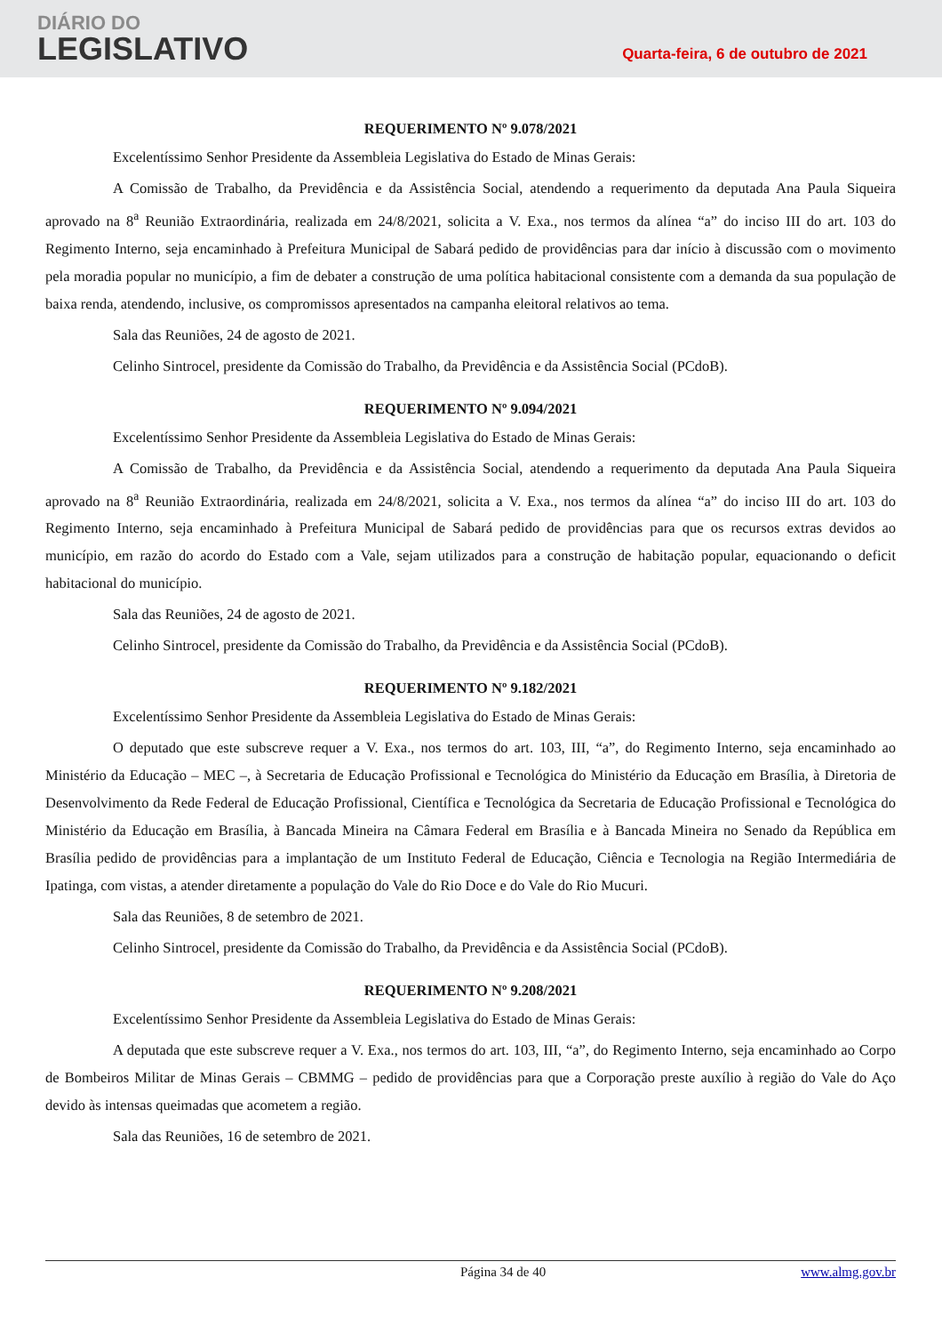DIÁRIO DO
LEGISLATIVO
Quarta-feira, 6 de outubro de 2021
REQUERIMENTO Nº 9.078/2021
Excelentíssimo Senhor Presidente da Assembleia Legislativa do Estado de Minas Gerais:
A Comissão de Trabalho, da Previdência e da Assistência Social, atendendo a requerimento da deputada Ana Paula Siqueira aprovado na 8<sup>a</sup> Reunião Extraordinária, realizada em 24/8/2021, solicita a V. Exa., nos termos da alínea “a” do inciso III do art. 103 do Regimento Interno, seja encaminhado à Prefeitura Municipal de Sabará pedido de providências para dar início à discussão com o movimento pela moradia popular no município, a fim de debater a construção de uma política habitacional consistente com a demanda da sua população de baixa renda, atendendo, inclusive, os compromissos apresentados na campanha eleitoral relativos ao tema.
Sala das Reuniões, 24 de agosto de 2021.
Celinho Sintrocel, presidente da Comissão do Trabalho, da Previdência e da Assistência Social (PCdoB).
REQUERIMENTO Nº 9.094/2021
Excelentíssimo Senhor Presidente da Assembleia Legislativa do Estado de Minas Gerais:
A Comissão de Trabalho, da Previdência e da Assistência Social, atendendo a requerimento da deputada Ana Paula Siqueira aprovado na 8<sup>a</sup> Reunião Extraordinária, realizada em 24/8/2021, solicita a V. Exa., nos termos da alínea “a” do inciso III do art. 103 do Regimento Interno, seja encaminhado à Prefeitura Municipal de Sabará pedido de providências para que os recursos extras devidos ao município, em razão do acordo do Estado com a Vale, sejam utilizados para a construção de habitação popular, equacionando o deficit habitacional do município.
Sala das Reuniões, 24 de agosto de 2021.
Celinho Sintrocel, presidente da Comissão do Trabalho, da Previdência e da Assistência Social (PCdoB).
REQUERIMENTO Nº 9.182/2021
Excelentíssimo Senhor Presidente da Assembleia Legislativa do Estado de Minas Gerais:
O deputado que este subscreve requer a V. Exa., nos termos do art. 103, III, “a”, do Regimento Interno, seja encaminhado ao Ministério da Educação – MEC –, à Secretaria de Educação Profissional e Tecnológica do Ministério da Educação em Brasília, à Diretoria de Desenvolvimento da Rede Federal de Educação Profissional, Científica e Tecnológica da Secretaria de Educação Profissional e Tecnológica do Ministério da Educação em Brasília, à Bancada Mineira na Câmara Federal em Brasília e à Bancada Mineira no Senado da República em Brasília pedido de providências para a implantação de um Instituto Federal de Educação, Ciência e Tecnologia na Região Intermediária de Ipatinga, com vistas, a atender diretamente a população do Vale do Rio Doce e do Vale do Rio Mucuri.
Sala das Reuniões, 8 de setembro de 2021.
Celinho Sintrocel, presidente da Comissão do Trabalho, da Previdência e da Assistência Social (PCdoB).
REQUERIMENTO Nº 9.208/2021
Excelentíssimo Senhor Presidente da Assembleia Legislativa do Estado de Minas Gerais:
A deputada que este subscreve requer a V. Exa., nos termos do art. 103, III, “a”, do Regimento Interno, seja encaminhado ao Corpo de Bombeiros Militar de Minas Gerais – CBMMG – pedido de providências para que a Corporação preste auxílio à região do Vale do Aço devido às intensas queimadas que acometem a região.
Sala das Reuniões, 16 de setembro de 2021.
Página 34 de 40 www.almg.gov.br